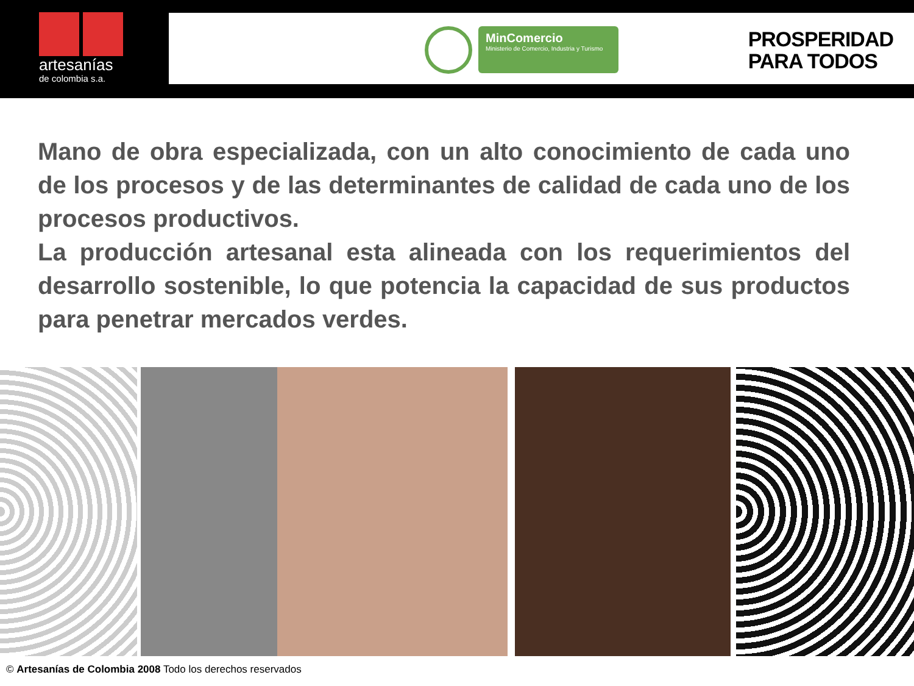artesanías
de colombia s.a.
MinComercio
Ministerio de Comercio, Industria y Turismo
PROSPERIDAD
PARA TODOS
Mano de obra especializada, con un alto conocimiento de cada uno de los procesos y de las determinantes de calidad de cada uno de los procesos productivos.
La producción artesanal esta alineada con los requerimientos del desarrollo sostenible, lo que potencia la capacidad de sus productos para penetrar mercados verdes.
© Artesanías de Colombia 2008 Todo los derechos reservados